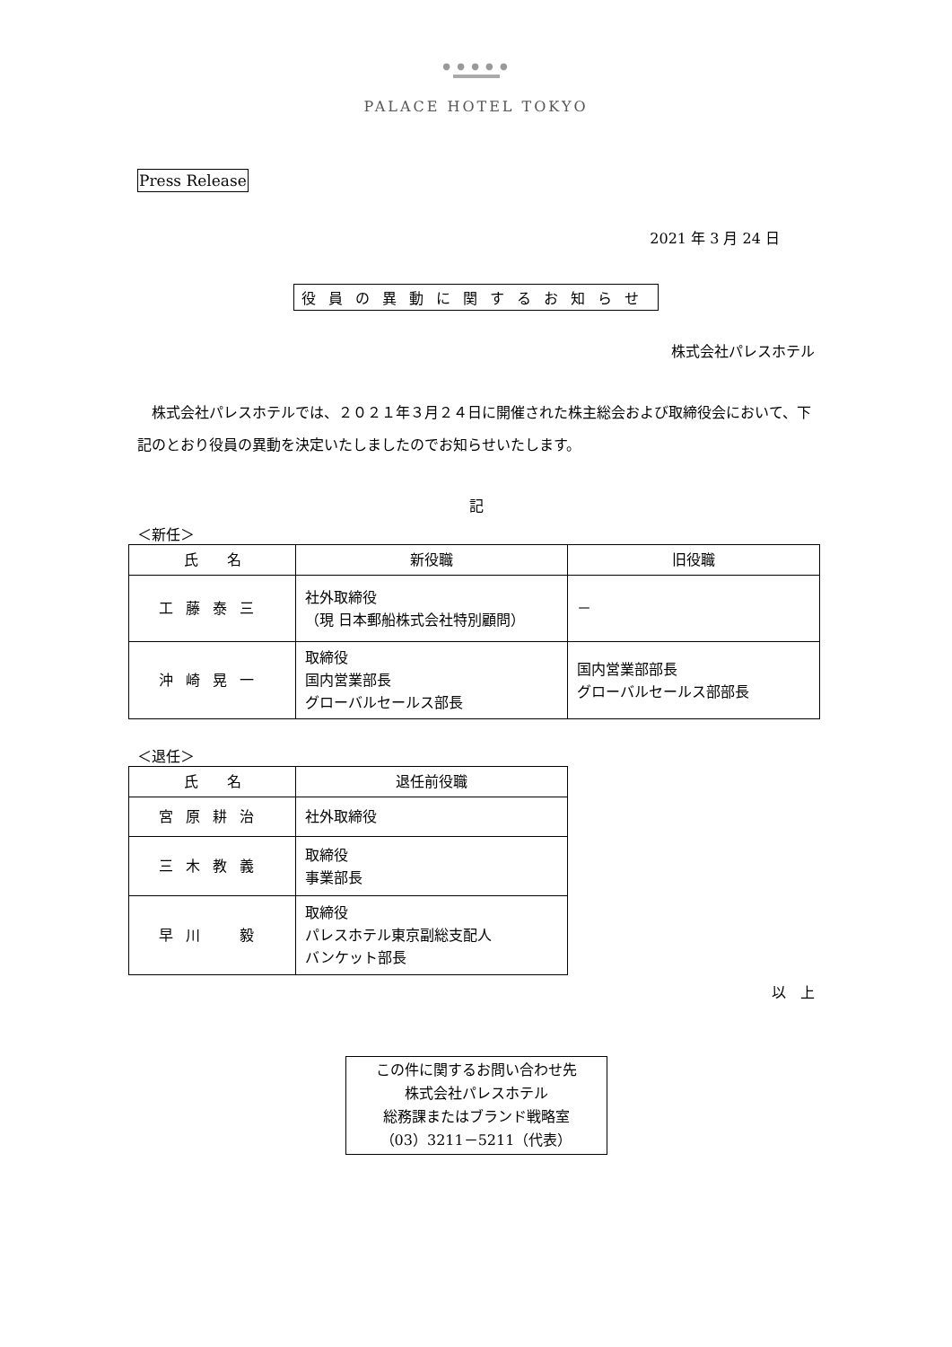● ● ● ● ●
PALACE HOTEL TOKYO
Press Release
2021 年 3 月 24 日
役員の異動に関するお知らせ
株式会社パレスホテル
株式会社パレスホテルでは、２０２１年３月２４日に開催された株主総会および取締役会において、下記のとおり役員の異動を決定いたしましたのでお知らせいたします。
記
＜新任＞
| 氏 名 | 新役職 | 旧役職 |
| --- | --- | --- |
| 工藤泰三 | 社外取締役 （現 日本郵船株式会社特別顧問） | － |
| 沖崎晃一 | 取締役 国内営業部長 グローバルセールス部長 | 国内営業部部長 グローバルセールス部部長 |
＜退任＞
| 氏 名 | 退任前役職 |
| --- | --- |
| 宮原耕治 | 社外取締役 |
| 三木教義 | 取締役 事業部長 |
| 早川 毅 | 取締役 パレスホテル東京副総支配人 バンケット部長 |
以　上
この件に関するお問い合わせ先
株式会社パレスホテル
総務課またはブランド戦略室
（03）3211－5211（代表）